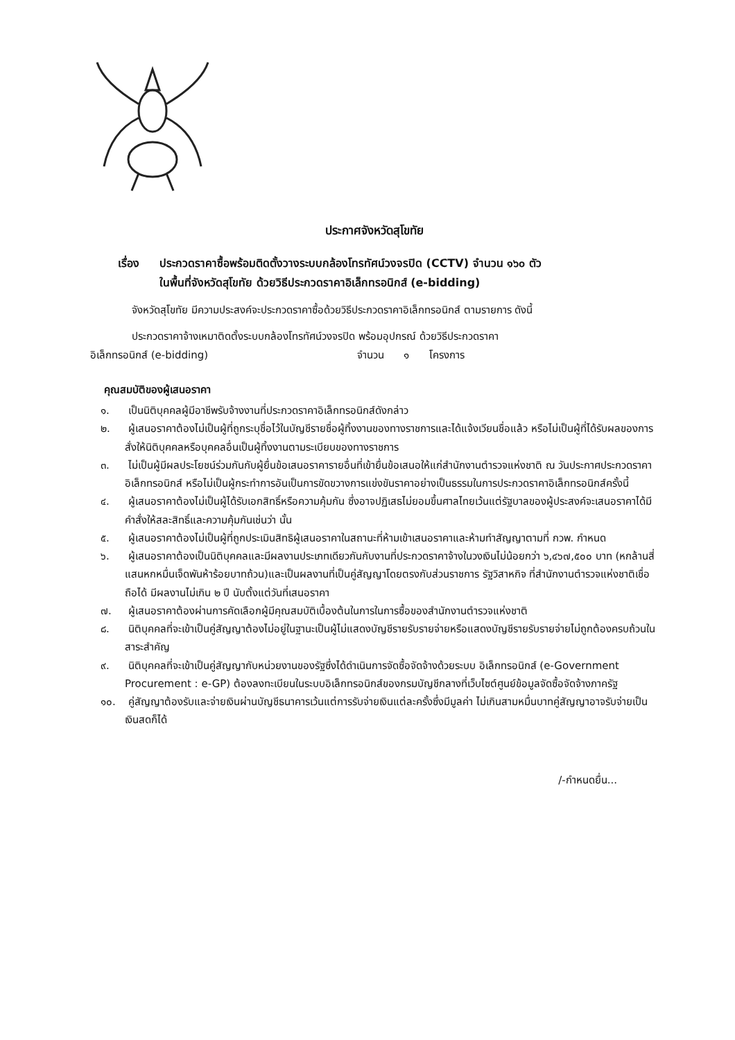ประกาศจังหวัดสุโขทัย
เรื่อง ประกวดราคาซื้อพร้อมติดตั้งวางระบบกล้องโทรทัศน์วงจรปิด (CCTV) จำนวน ๑๖๐ ตัว
ในพื้นที่จังหวัดสุโขทัย ด้วยวิธีประกวดราคาอิเล็กทรอนิกส์ (e-bidding)
จังหวัดสุโขทัย มีความประสงค์จะประกวดราคาซื้อด้วยวิธีประกวดราคาอิเล็กทรอนิกส์ ตามรายการ ดังนี้
ประกวดราคาจ้างเหมาติดตั้งระบบกล้องโทรทัศน์วงจรปิด พร้อมอุปกรณ์ ด้วยวิธีประกวดราคา
อิเล็กทรอนิกส์ (e-bidding) จำนวน ๑ โครงการ
คุณสมบัติของผู้เสนอราคา
๑. เป็นนิติบุคคลผู้มีอาชีพรับจ้างงานที่ประกวดราคาอิเล็กทรอนิกส์ดังกล่าว
๒. ผู้เสนอราคาต้องไม่เป็นผู้ที่ถูกระบุชื่อไว้ในบัญชีรายชื่อผู้ทิ้งงานของทางราชการและได้แจ้งเวียนชื่อแล้ว หรือไม่เป็นผู้ที่ได้รับผลของการสั่งให้นิติบุคคลหรือบุคคลอื่นเป็นผู้ทิ้งงานตามระเบียบของทางราชการ
๓. ไม่เป็นผู้มีผลประโยชน์ร่วมกันกับผู้ยื่นข้อเสนอราคารายอื่นที่เข้ายื่นข้อเสนอให้แก่สำนักงานตำรวจแห่งชาติ ณ วันประกาศประกวดราคาอิเล็กทรอนิกส์ หรือไม่เป็นผู้กระทำการอันเป็นการขัดขวางการแข่งขันราคาอย่างเป็นธรรมในการประกวดราคาอิเล็กทรอนิกส์ครั้งนี้
๔. ผู้เสนอราคาต้องไม่เป็นผู้ได้รับเอกสิทธิ์หรือความคุ้มกัน ซึ่งอาจปฏิเสธไม่ยอมขึ้นศาลไทยเว้นแต่รัฐบาลของผู้ประสงค์จะเสนอราคาได้มีคำสั่งให้สละสิทธิ์และความคุ้มกันเช่นว่า นั้น
๕. ผู้เสนอราคาต้องไม่เป็นผู้ที่ถูกประเมินสิทธิผู้เสนอราคาในสถานะที่ห้ามเข้าเสนอราคาและห้ามทำสัญญาตามที่ กวพ. กำหนด
๖. ผู้เสนอราคาต้องเป็นนิติบุคคลและมีผลงานประเภทเดียวกันกับงานที่ประกวดราคาจ้างในวงเงินไม่น้อยกว่า ๖,๔๖๗,๕๐๐ บาท (หกล้านสี่แสนหกหมื่นเจ็ดพันห้าร้อยบาทถ้วน)และเป็นผลงานที่เป็นคู่สัญญาโดยตรงกับส่วนราชการ รัฐวิสาหกิจ ที่สำนักงานตำรวจแห่งชาติเชื่อถือได้ มีผลงานไม่เกิน ๒ ปี นับตั้งแต่วันที่เสนอราคา
๗. ผู้เสนอราคาต้องผ่านการคัดเลือกผู้มีคุณสมบัติเบื้องต้นในการในการซื้อของสำนักงานตำรวจแห่งชาติ
๘. นิติบุคคลที่จะเข้าเป็นคู่สัญญาต้องไม่อยู่ในฐานะเป็นผู้ไม่แสดงบัญชีรายรับรายจ่ายหรือแสดงบัญชีรายรับรายจ่ายไม่ถูกต้องครบถ้วนในสาระสำคัญ
๙. นิติบุคคลที่จะเข้าเป็นคู่สัญญากับหน่วยงานของรัฐซึ่งได้ดำเนินการจัดซื้อจัดจ้างด้วยระบบ อิเล็กทรอนิกส์ (e-Government Procurement : e-GP) ต้องลงทะเบียนในระบบอิเล็กทรอนิกส์ของกรมบัญชีกลางที่เว็บไซต์ศูนย์ข้อมูลจัดซื้อจัดจ้างภาครัฐ
๑๐. คู่สัญญาต้องรับและจ่ายเงินผ่านบัญชีธนาคารเว้นแต่การรับจ่ายเงินแต่ละครั้งซึ่งมีมูลค่า ไม่เกินสามหมื่นบาทคู่สัญญาอาจรับจ่ายเป็นเงินสดก็ได้
/-กำหนดยื่น...